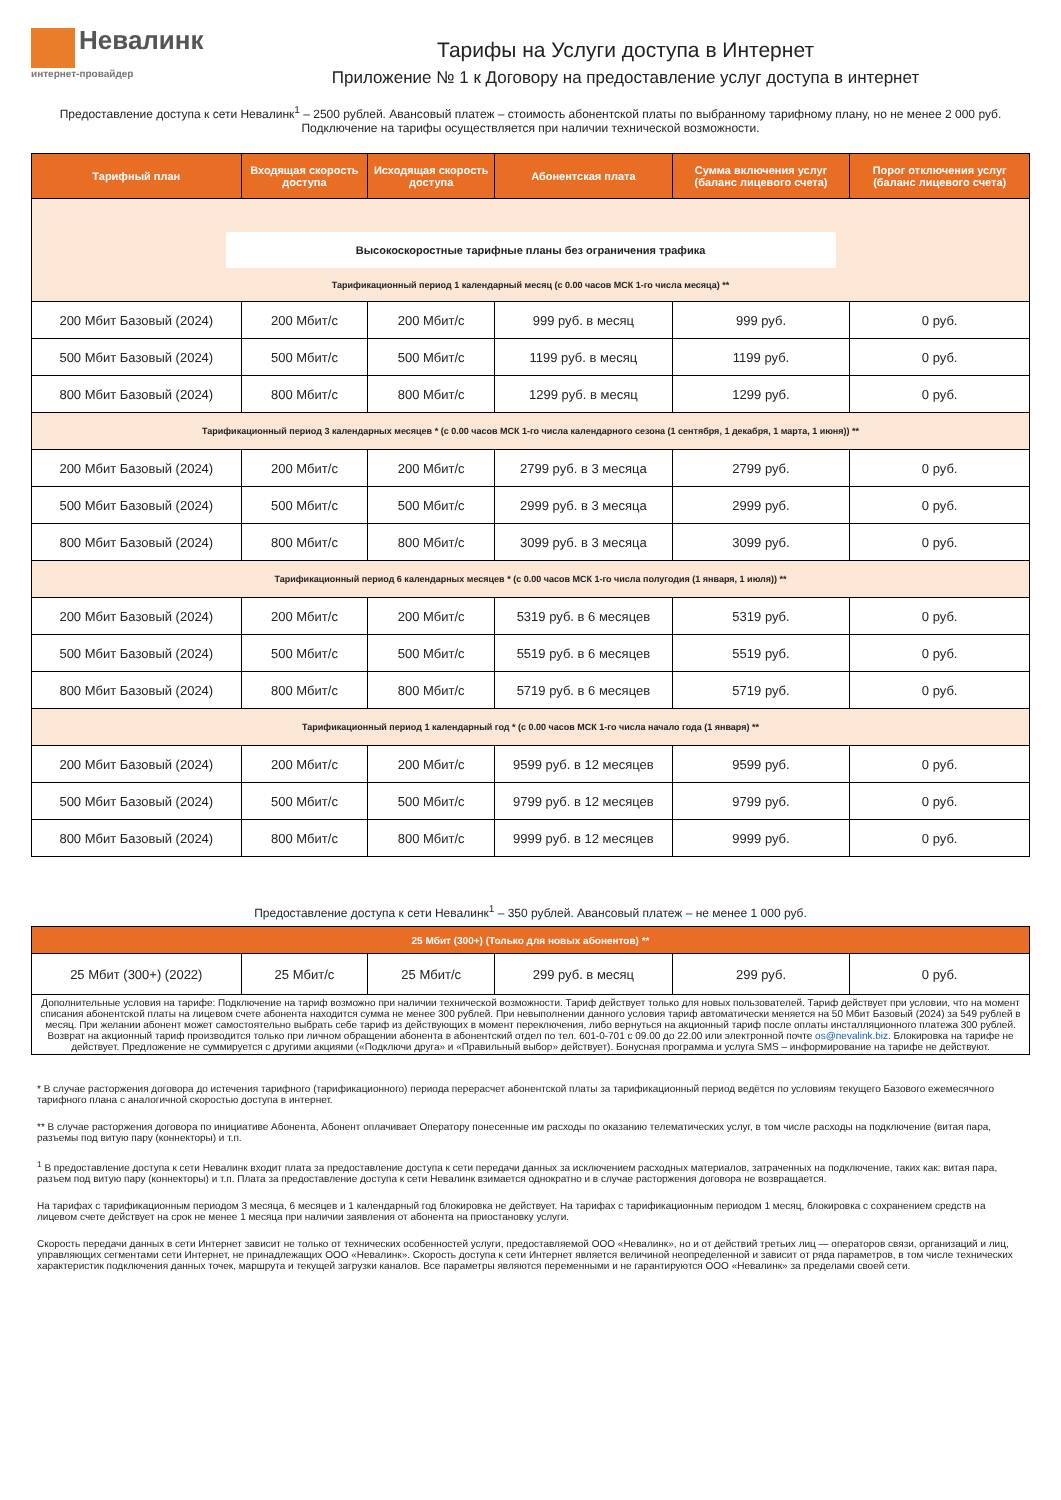Невалинк
интернет-провайдер
Тарифы на Услуги доступа в Интернет
Приложение № 1 к Договору на предоставление услуг доступа в интернет
Предоставление доступа к сети Невалинк<sup>1</sup> – 2500 рублей. Авансовый платеж – стоимость абонентской платы по выбранному тарифному плану, но не менее 2 000 руб. Подключение на тарифы осуществляется при наличии технической возможности.
| Тарифный план | Входящая скорость доступа | Исходящая скорость доступа | Абонентская плата | Сумма включения услуг (баланс лицевого счета) | Порог отключения услуг (баланс лицевого счета) |
| --- | --- | --- | --- | --- | --- |
| Высокоскоростные тарифные планы без ограничения трафика Тарификационный период 1 календарный месяц (с 0.00 часов МСК 1-го числа месяца) ** | | | | | |
| 200 Мбит Базовый (2024) | 200 Мбит/с | 200 Мбит/с | 999 руб. в месяц | 999 руб. | 0 руб. |
| 500 Мбит Базовый (2024) | 500 Мбит/с | 500 Мбит/с | 1199 руб. в месяц | 1199 руб. | 0 руб. |
| 800 Мбит Базовый (2024) | 800 Мбит/с | 800 Мбит/с | 1299 руб. в месяц | 1299 руб. | 0 руб. |
| Тарификационный период 3 календарных месяцев * (с 0.00 часов МСК 1-го числа календарного сезона (1 сентября, 1 декабря, 1 марта, 1 июня)) ** | | | | | |
| 200 Мбит Базовый (2024) | 200 Мбит/с | 200 Мбит/с | 2799 руб. в 3 месяца | 2799 руб. | 0 руб. |
| 500 Мбит Базовый (2024) | 500 Мбит/с | 500 Мбит/с | 2999 руб. в 3 месяца | 2999 руб. | 0 руб. |
| 800 Мбит Базовый (2024) | 800 Мбит/с | 800 Мбит/с | 3099 руб. в 3 месяца | 3099 руб. | 0 руб. |
| Тарификационный период 6 календарных месяцев * (с 0.00 часов МСК 1-го числа полугодия (1 января, 1 июля)) ** | | | | | |
| 200 Мбит Базовый (2024) | 200 Мбит/с | 200 Мбит/с | 5319 руб. в 6 месяцев | 5319 руб. | 0 руб. |
| 500 Мбит Базовый (2024) | 500 Мбит/с | 500 Мбит/с | 5519 руб. в 6 месяцев | 5519 руб. | 0 руб. |
| 800 Мбит Базовый (2024) | 800 Мбит/с | 800 Мбит/с | 5719 руб. в 6 месяцев | 5719 руб. | 0 руб. |
| Тарификационный период 1 календарный год * (с 0.00 часов МСК 1-го числа начало года (1 января) ** | | | | | |
| 200 Мбит Базовый (2024) | 200 Мбит/с | 200 Мбит/с | 9599 руб. в 12 месяцев | 9599 руб. | 0 руб. |
| 500 Мбит Базовый (2024) | 500 Мбит/с | 500 Мбит/с | 9799 руб. в 12 месяцев | 9799 руб. | 0 руб. |
| 800 Мбит Базовый (2024) | 800 Мбит/с | 800 Мбит/с | 9999 руб. в 12 месяцев | 9999 руб. | 0 руб. |
Предоставление доступа к сети Невалинк<sup>1</sup> – 350 рублей. Авансовый платеж – не менее 1 000 руб.
| 25 Мбит (300+) (Только для новых абонентов) ** | | | | | |
| 25 Мбит (300+) (2022) | 25 Мбит/с | 25 Мбит/с | 299 руб. в месяц | 299 руб. | 0 руб. |
| Дополнительные условия на тарифе: Подключение на тариф возможно при наличии технической возможности. Тариф действует только для новых пользователей. Тариф действует при условии, что на момент списания абонентской платы на лицевом счете абонента находится сумма не менее 300 рублей. При невыполнении данного условия тариф автоматически меняется на 50 Мбит Базовый (2024) за 549 рублей в месяц. При желании абонент может самостоятельно выбрать себе тариф из действующих в момент переключения, либо вернуться на акционный тариф после оплаты инсталляционного платежа 300 рублей. Возврат на акционный тариф производится только при личном обращении абонента в абонентский отдел по тел. 601-0-701 с 09.00 до 22.00 или электронной почте os@nevalink.biz . Блокировка на тарифе не действует. Предложение не суммируется с другими акциями («Подключи друга» и «Правильный выбор» действует). Бонусная программа и услуга SMS – информирование на тарифе не действуют. | | | | | |
* В случае расторжения договора до истечения тарифного (тарификационного) периода перерасчет абонентской платы за тарификационный период ведётся по условиям текущего Базового ежемесячного тарифного плана с аналогичной скоростью доступа в интернет.
** В случае расторжения договора по инициативе Абонента, Абонент оплачивает Оператору понесенные им расходы по оказанию телематических услуг, в том числе расходы на подключение (витая пара, разъемы под витую пару (коннекторы) и т.п.
<sup>1</sup> В предоставление доступа к сети Невалинк входит плата за предоставление доступа к сети передачи данных за исключением расходных материалов, затраченных на подключение, таких как: витая пара, разъем под витую пару (коннекторы) и т.п. Плата за предоставление доступа к сети Невалинк взимается однократно и в случае расторжения договора не возвращается.
На тарифах с тарификационным периодом 3 месяца, 6 месяцев и 1 календарный год блокировка не действует. На тарифах с тарификационным периодом 1 месяц, блокировка с сохранением средств на лицевом счете действует на срок не менее 1 месяца при наличии заявления от абонента на приостановку услуги.
Скорость передачи данных в сети Интернет зависит не только от технических особенностей услуги, предоставляемой ООО «Невалинк», но и от действий третьих лиц — операторов связи, организаций и лиц, управляющих сегментами сети Интернет, не принадлежащих ООО «Невалинк». Скорость доступа к сети Интернет является величиной неопределенной и зависит от ряда параметров, в том числе технических характеристик подключения данных точек, маршрута и текущей загрузки каналов. Все параметры являются переменными и не гарантируются ООО «Невалинк» за пределами своей сети.